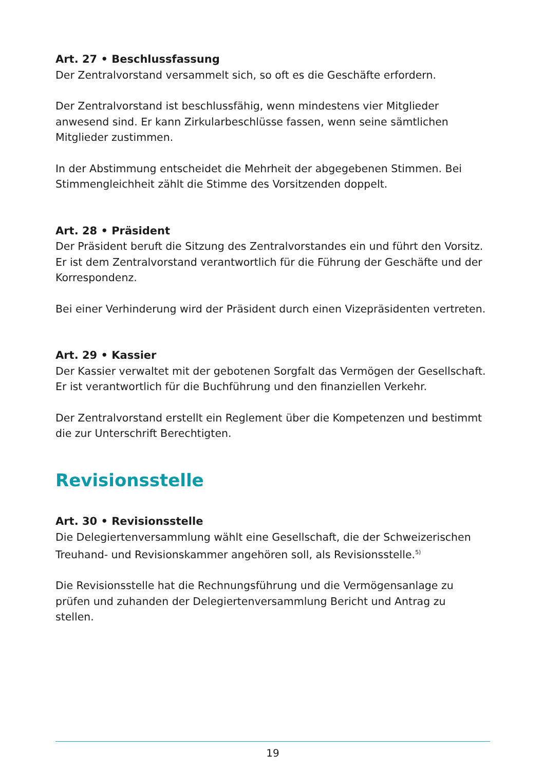Art. 27 • Beschlussfassung
Der Zentralvorstand versammelt sich, so oft es die Geschäfte erfordern.
Der Zentralvorstand ist beschlussfähig, wenn mindestens vier Mitglieder anwesend sind. Er kann Zirkularbeschlüsse fassen, wenn seine sämtlichen Mitglieder zustimmen.
In der Abstimmung entscheidet die Mehrheit der abgegebenen Stimmen. Bei Stimmengleichheit zählt die Stimme des Vorsitzenden doppelt.
Art. 28 • Präsident
Der Präsident beruft die Sitzung des Zentralvorstandes ein und führt den Vorsitz. Er ist dem Zentralvorstand verantwortlich für die Führung der Geschäfte und der Korrespondenz.
Bei einer Verhinderung wird der Präsident durch einen Vizepräsidenten vertreten.
Art. 29 • Kassier
Der Kassier verwaltet mit der gebotenen Sorgfalt das Vermögen der Gesellschaft. Er ist verantwortlich für die Buchführung und den finanziellen Verkehr.
Der Zentralvorstand erstellt ein Reglement über die Kompetenzen und bestimmt die zur Unterschrift Berechtigten.
Revisionsstelle
Art. 30 • Revisionsstelle
Die Delegiertenversammlung wählt eine Gesellschaft, die der Schweizerischen Treuhand- und Revisionskammer angehören soll, als Revisionsstelle.<sup>5)</sup>
Die Revisionsstelle hat die Rechnungsführung und die Vermögensanlage zu prüfen und zuhanden der Delegiertenversammlung Bericht und Antrag zu stellen.
19